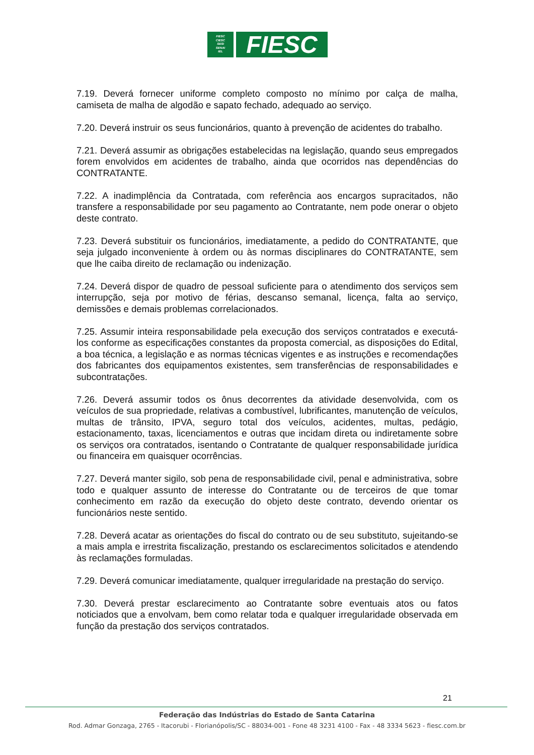FIESC
CIESC
SESI
SENAI
IEL
FIESC
7.19. Deverá fornecer uniforme completo composto no mínimo por calça de malha, camiseta de malha de algodão e sapato fechado, adequado ao serviço.
7.20. Deverá instruir os seus funcionários, quanto à prevenção de acidentes do trabalho.
7.21. Deverá assumir as obrigações estabelecidas na legislação, quando seus empregados forem envolvidos em acidentes de trabalho, ainda que ocorridos nas dependências do CONTRATANTE.
7.22. A inadimplência da Contratada, com referência aos encargos supracitados, não transfere a responsabilidade por seu pagamento ao Contratante, nem pode onerar o objeto deste contrato.
7.23. Deverá substituir os funcionários, imediatamente, a pedido do CONTRATANTE, que seja julgado inconveniente à ordem ou às normas disciplinares do CONTRATANTE, sem que lhe caiba direito de reclamação ou indenização.
7.24. Deverá dispor de quadro de pessoal suficiente para o atendimento dos serviços sem interrupção, seja por motivo de férias, descanso semanal, licença, falta ao serviço, demissões e demais problemas correlacionados.
7.25. Assumir inteira responsabilidade pela execução dos serviços contratados e executá-los conforme as especificações constantes da proposta comercial, as disposições do Edital, a boa técnica, a legislação e as normas técnicas vigentes e as instruções e recomendações dos fabricantes dos equipamentos existentes, sem transferências de responsabilidades e subcontratações.
7.26. Deverá assumir todos os ônus decorrentes da atividade desenvolvida, com os veículos de sua propriedade, relativas a combustível, lubrificantes, manutenção de veículos, multas de trânsito, IPVA, seguro total dos veículos, acidentes, multas, pedágio, estacionamento, taxas, licenciamentos e outras que incidam direta ou indiretamente sobre os serviços ora contratados, isentando o Contratante de qualquer responsabilidade jurídica ou financeira em quaisquer ocorrências.
7.27. Deverá manter sigilo, sob pena de responsabilidade civil, penal e administrativa, sobre todo e qualquer assunto de interesse do Contratante ou de terceiros de que tomar conhecimento em razão da execução do objeto deste contrato, devendo orientar os funcionários neste sentido.
7.28. Deverá acatar as orientações do fiscal do contrato ou de seu substituto, sujeitando-se a mais ampla e irrestrita fiscalização, prestando os esclarecimentos solicitados e atendendo às reclamações formuladas.
7.29. Deverá comunicar imediatamente, qualquer irregularidade na prestação do serviço.
7.30. Deverá prestar esclarecimento ao Contratante sobre eventuais atos ou fatos noticiados que a envolvam, bem como relatar toda e qualquer irregularidade observada em função da prestação dos serviços contratados.
21
Federação das Indústrias do Estado de Santa Catarina
Rod. Admar Gonzaga, 2765 - Itacorubi - Florianópolis/SC - 88034-001 - Fone 48 3231 4100 - Fax - 48 3334 5623 - fiesc.com.br